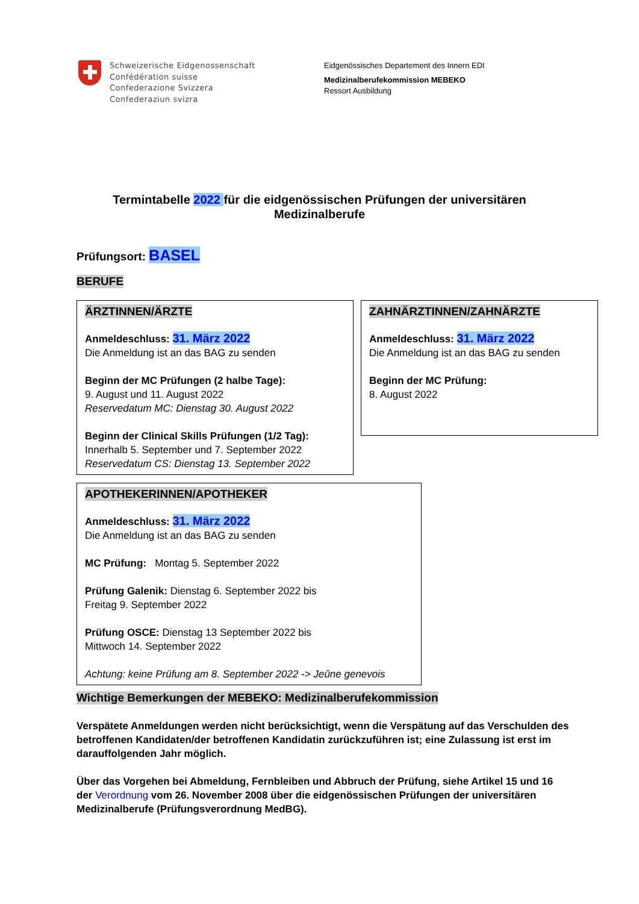Schweizerische Eidgenossenschaft
Confédération suisse
Confederazione Svizzera
Confederaziun svizra
Eidgenössisches Departement des Innern EDI
Medizinalberufekommission MEBEKO
Ressort Ausbildung
Termintabelle 2022 für die eidgenössischen Prüfungen der universitären Medizinalberufe
Prüfungsort: BASEL
BERUFE
ÄRZTINNEN/ÄRZTE
Anmeldeschluss: 31. März 2022
Die Anmeldung ist an das BAG zu senden
Beginn der MC Prüfungen (2 halbe Tage):
9. August und 11. August 2022
Reservedatum MC: Dienstag 30. August 2022
Beginn der Clinical Skills Prüfungen (1/2 Tag):
Innerhalb 5. September und 7. September 2022
Reservedatum CS: Dienstag 13. September 2022
ZAHNÄRZTINNEN/ZAHNÄRZTE
Anmeldeschluss: 31. März 2022
Die Anmeldung ist an das BAG zu senden
Beginn der MC Prüfung:
8. August 2022
APOTHEKERINNEN/APOTHEKER
Anmeldeschluss: 31. März 2022
Die Anmeldung ist an das BAG zu senden
MC Prüfung: Montag 5. September 2022
Prüfung Galenik: Dienstag 6. September 2022 bis
Freitag 9. September 2022
Prüfung OSCE: Dienstag 13 September 2022 bis
Mittwoch 14. September 2022
Achtung: keine Prüfung am 8. September 2022 -> Jeûne genevois
Wichtige Bemerkungen der MEBEKO: Medizinalberufekommission
Verspätete Anmeldungen werden nicht berücksichtigt, wenn die Verspätung auf das Verschulden des betroffenen Kandidaten/der betroffenen Kandidatin zurückzuführen ist; eine Zulassung ist erst im darauffolgenden Jahr möglich.
Über das Vorgehen bei Abmeldung, Fernbleiben und Abbruch der Prüfung, siehe Artikel 15 und 16 der Verordnung vom 26. November 2008 über die eidgenössischen Prüfungen der universitären Medizinalberufe (Prüfungsverordnung MedBG).